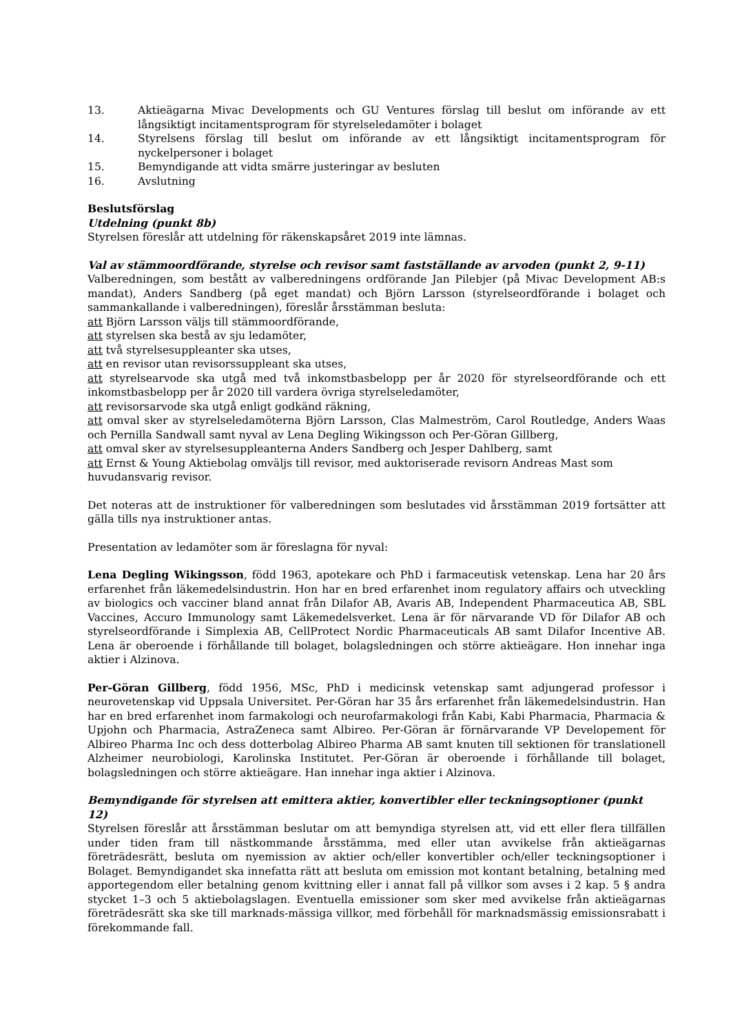13. Aktieägarna Mivac Developments och GU Ventures förslag till beslut om införande av ett långsiktigt incitamentsprogram för styrelseledamöter i bolaget
14. Styrelsens förslag till beslut om införande av ett långsiktigt incitamentsprogram för nyckelpersoner i bolaget
15. Bemyndigande att vidta smärre justeringar av besluten
16. Avslutning
Beslutsförslag
Utdelning (punkt 8b)
Styrelsen föreslår att utdelning för räkenskapsåret 2019 inte lämnas.
Val av stämmoordförande, styrelse och revisor samt fastställande av arvoden (punkt 2, 9-11)
Valberedningen, som bestått av valberedningens ordförande Jan Pilebjer (på Mivac Development AB:s mandat), Anders Sandberg (på eget mandat) och Björn Larsson (styrelseordförande i bolaget och sammankallande i valberedningen), föreslår årsstämman besluta:
att Björn Larsson väljs till stämmoordförande,
att styrelsen ska bestå av sju ledamöter,
att två styrelsesuppleanter ska utses,
att en revisor utan revisorssuppleant ska utses,
att styrelsearvode ska utgå med två inkomstbasbelopp per år 2020 för styrelseordförande och ett inkomstbasbelopp per år 2020 till vardera övriga styrelseledamöter,
att revisorsarvode ska utgå enligt godkänd räkning,
att omval sker av styrelseledamöterna Björn Larsson, Clas Malmeström, Carol Routledge, Anders Waas och Pernilla Sandwall samt nyval av Lena Degling Wikingsson och Per-Göran Gillberg,
att omval sker av styrelsesuppleanterna Anders Sandberg och Jesper Dahlberg, samt
att Ernst & Young Aktiebolag omväljs till revisor, med auktoriserade revisorn Andreas Mast som
huvudansvarig revisor.
Det noteras att de instruktioner för valberedningen som beslutades vid årsstämman 2019 fortsätter att gälla tills nya instruktioner antas.
Presentation av ledamöter som är föreslagna för nyval:
Lena Degling Wikingsson, född 1963, apotekare och PhD i farmaceutisk vetenskap. Lena har 20 års erfarenhet från läkemedelsindustrin. Hon har en bred erfarenhet inom regulatory affairs och utveckling av biologics och vacciner bland annat från Dilafor AB, Avaris AB, Independent Pharmaceutica AB, SBL Vaccines, Accuro Immunology samt Läkemedelsverket. Lena är för närvarande VD för Dilafor AB och styrelseordförande i Simplexia AB, CellProtect Nordic Pharmaceuticals AB samt Dilafor Incentive AB. Lena är oberoende i förhållande till bolaget, bolagsledningen och större aktieägare. Hon innehar inga aktier i Alzinova.
Per-Göran Gillberg, född 1956, MSc, PhD i medicinsk vetenskap samt adjungerad professor i neurovetenskap vid Uppsala Universitet. Per-Göran har 35 års erfarenhet från läkemedelsindustrin. Han har en bred erfarenhet inom farmakologi och neurofarmakologi från Kabi, Kabi Pharmacia, Pharmacia & Upjohn och Pharmacia, AstraZeneca samt Albireo. Per-Göran är förnärvarande VP Developement för Albireo Pharma Inc och dess dotterbolag Albireo Pharma AB samt knuten till sektionen för translationell Alzheimer neurobiologi, Karolinska Institutet. Per-Göran är oberoende i förhållande till bolaget, bolagsledningen och större aktieägare. Han innehar inga aktier i Alzinova.
Bemyndigande för styrelsen att emittera aktier, konvertibler eller teckningsoptioner (punkt 12)
Styrelsen föreslår att årsstämman beslutar om att bemyndiga styrelsen att, vid ett eller flera tillfällen under tiden fram till nästkommande årsstämma, med eller utan avvikelse från aktieägarnas företrädesrätt, besluta om nyemission av aktier och/eller konvertibler och/eller teckningsoptioner i Bolaget. Bemyndigandet ska innefatta rätt att besluta om emission mot kontant betalning, betalning med apportegendom eller betalning genom kvittning eller i annat fall på villkor som avses i 2 kap. 5 § andra stycket 1–3 och 5 aktiebolagslagen. Eventuella emissioner som sker med avvikelse från aktieägarnas företrädesrätt ska ske till marknads-mässiga villkor, med förbehåll för marknadsmässig emissionsrabatt i förekommande fall.